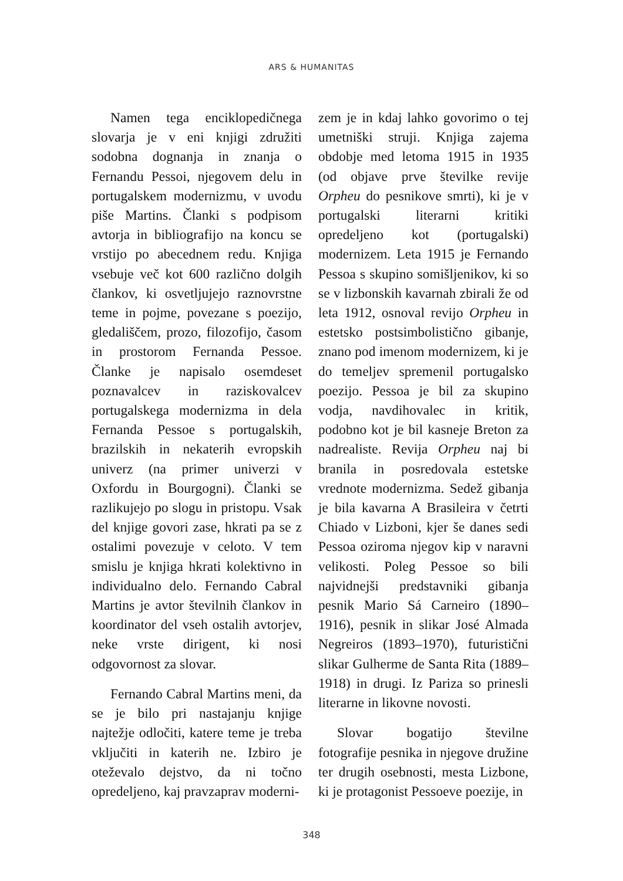ARS & HUMANITAS
Namen tega enciklopedičnega slovarja je v eni knjigi združiti sodobna dognanja in znanja o Fernandu Pessoi, njegovem delu in portugalskem modernizmu, v uvodu piše Martins. Članki s podpisom avtorja in bibliografijo na koncu se vrstijo po abecednem redu. Knjiga vsebuje več kot 600 različno dolgih člankov, ki osvetljujejo raznovrstne teme in pojme, povezane s poezijo, gledališčem, prozo, filozofijo, časom in prostorom Fernanda Pessoe. Članke je napisalo osemdeset poznavalcev in raziskovalcev portugalskega modernizma in dela Fernanda Pessoe s portugalskih, brazilskih in nekaterih evropskih univerz (na primer univerzi v Oxfordu in Bourgogni). Članki se razlikujejo po slogu in pristopu. Vsak del knjige govori zase, hkrati pa se z ostalimi povezuje v celoto. V tem smislu je knjiga hkrati kolektivno in individualno delo. Fernando Cabral Martins je avtor številnih člankov in koordinator del vseh ostalih avtorjev, neke vrste dirigent, ki nosi odgovornost za slovar.
Fernando Cabral Martins meni, da se je bilo pri nastajanju knjige najtežje odločiti, katere teme je treba vključiti in katerih ne. Izbiro je oteževalo dejstvo, da ni točno opredeljeno, kaj pravzaprav moderni-
zem je in kdaj lahko govorimo o tej umetniški struji. Knjiga zajema obdobje med letoma 1915 in 1935 (od objave prve številke revije Orpheu do pesnikove smrti), ki je v portugalski literarni kritiki opredeljeno kot (portugalski) modernizem. Leta 1915 je Fernando Pessoa s skupino somišljenikov, ki so se v lizbonskih kavarnah zbirali že od leta 1912, osnoval revijo Orpheu in estetsko postsimbolistično gibanje, znano pod imenom modernizem, ki je do temeljev spremenil portugalsko poezijo. Pessoa je bil za skupino vodja, navdihovalec in kritik, podobno kot je bil kasneje Breton za nadrealiste. Revija Orpheu naj bi branila in posredovala estetske vrednote modernizma. Sedež gibanja je bila kavarna A Brasileira v četrti Chiado v Lizboni, kjer še danes sedi Pessoa oziroma njegov kip v naravni velikosti. Poleg Pessoe so bili najvidnejši predstavniki gibanja pesnik Mario Sá Carneiro (1890–1916), pesnik in slikar José Almada Negreiros (1893–1970), futuristični slikar Gulherme de Santa Rita (1889–1918) in drugi. Iz Pariza so prinesli literarne in likovne novosti.
Slovar bogatijo številne fotografije pesnika in njegove družine ter drugih osebnosti, mesta Lizbone, ki je protagonist Pessoeve poezije, in
348